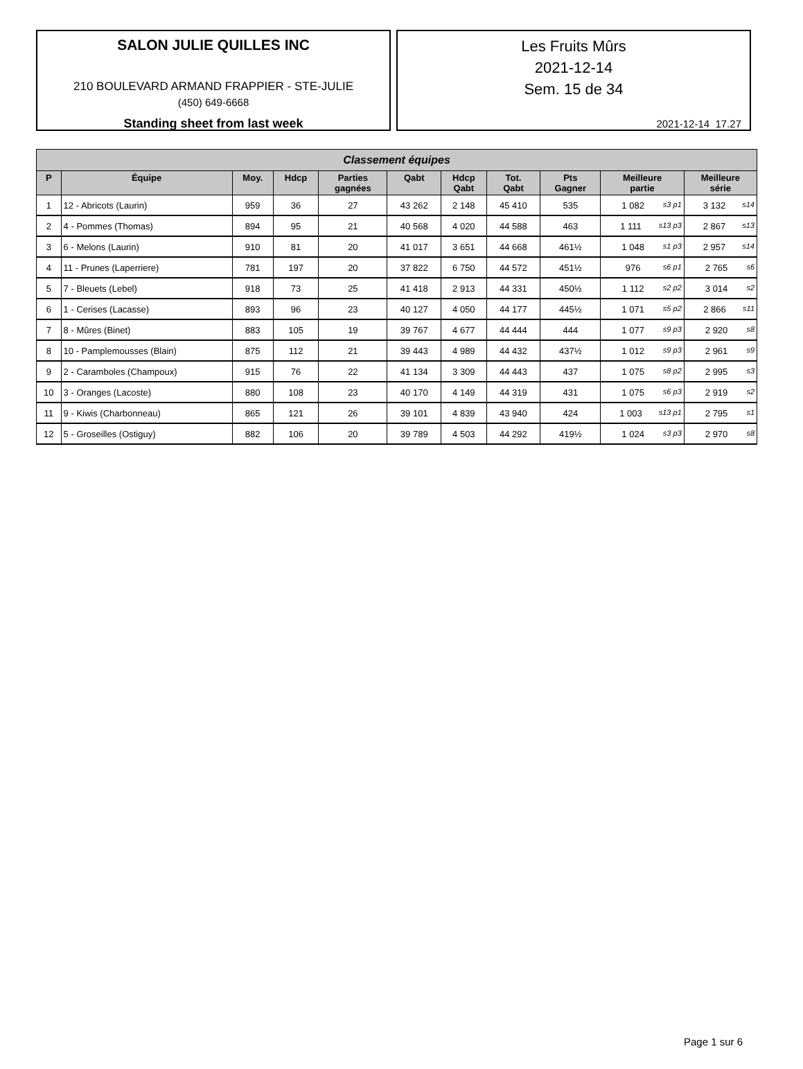SALON JULIE QUILLES INC
210 BOULEVARD ARMAND FRAPPIER - STE-JULIE
(450) 649-6668
Standing sheet from last week
Les Fruits Mûrs
2021-12-14
Sem. 15 de 34
2021-12-14 17.27
| Classement équipes | | | | | | | | | | |
| --- | --- | --- | --- | --- | --- | --- | --- | --- | --- | --- |
| P | Équipe | Moy. | Hdcp | Parties gagnées | Qabt | Hdcp Qabt | Tot. Qabt | Pts Gagner | Meilleure partie | Meilleure série |
| 1 | 12 - Abricots (Laurin) | 959 | 36 | 27 | 43 262 | 2 148 | 45 410 | 535 | 1 082 s3 p1 | 3 132 s14 |
| 2 | 4 - Pommes (Thomas) | 894 | 95 | 21 | 40 568 | 4 020 | 44 588 | 463 | 1 111 s13 p3 | 2 867 s13 |
| 3 | 6 - Melons (Laurin) | 910 | 81 | 20 | 41 017 | 3 651 | 44 668 | 461½ | 1 048 s1 p3 | 2 957 s14 |
| 4 | 11 - Prunes (Laperriere) | 781 | 197 | 20 | 37 822 | 6 750 | 44 572 | 451½ | 976 s6 p1 | 2 765 s6 |
| 5 | 7 - Bleuets (Lebel) | 918 | 73 | 25 | 41 418 | 2 913 | 44 331 | 450½ | 1 112 s2 p2 | 3 014 s2 |
| 6 | 1 - Cerises (Lacasse) | 893 | 96 | 23 | 40 127 | 4 050 | 44 177 | 445½ | 1 071 s5 p2 | 2 866 s11 |
| 7 | 8 - Mûres (Binet) | 883 | 105 | 19 | 39 767 | 4 677 | 44 444 | 444 | 1 077 s9 p3 | 2 920 s8 |
| 8 | 10 - Pamplemousses (Blain) | 875 | 112 | 21 | 39 443 | 4 989 | 44 432 | 437½ | 1 012 s9 p3 | 2 961 s9 |
| 9 | 2 - Caramboles (Champoux) | 915 | 76 | 22 | 41 134 | 3 309 | 44 443 | 437 | 1 075 s8 p2 | 2 995 s3 |
| 10 | 3 - Oranges (Lacoste) | 880 | 108 | 23 | 40 170 | 4 149 | 44 319 | 431 | 1 075 s6 p3 | 2 919 s2 |
| 11 | 9 - Kiwis (Charbonneau) | 865 | 121 | 26 | 39 101 | 4 839 | 43 940 | 424 | 1 003 s13 p1 | 2 795 s1 |
| 12 | 5 - Groseilles (Ostiguy) | 882 | 106 | 20 | 39 789 | 4 503 | 44 292 | 419½ | 1 024 s3 p3 | 2 970 s8 |
Page 1 sur 6